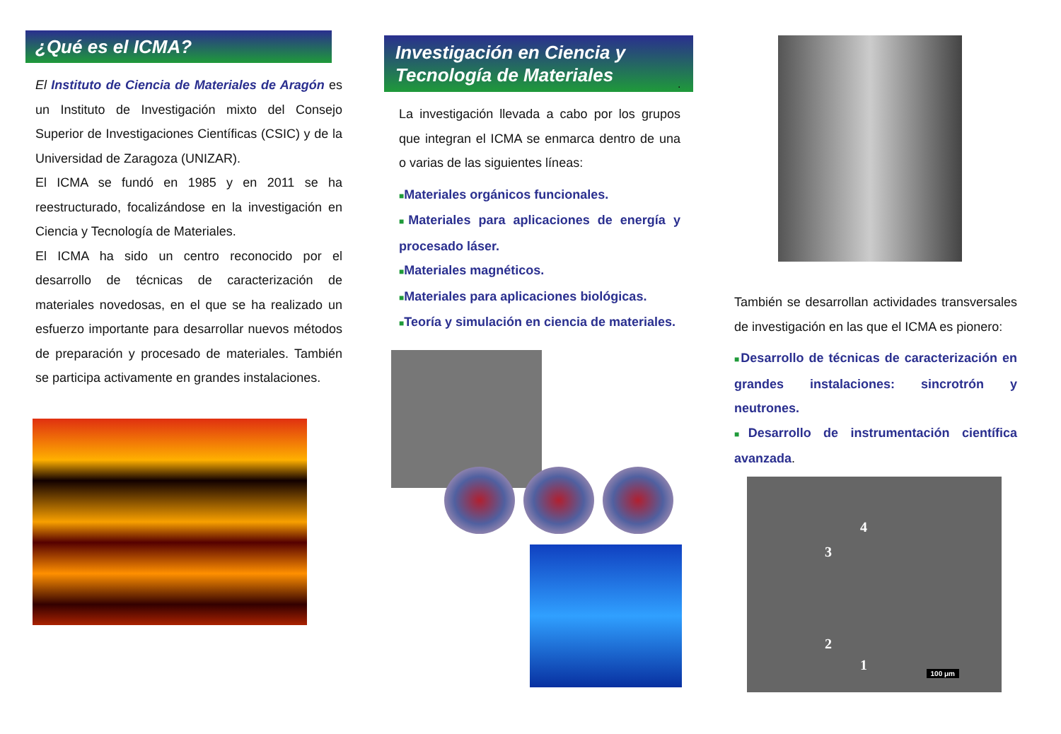¿Qué es el ICMA?
El Instituto de Ciencia de Materiales de Aragón es un Instituto de Investigación mixto del Consejo Superior de Investigaciones Científicas (CSIC) y de la Universidad de Zaragoza (UNIZAR).
El ICMA se fundó en 1985 y en 2011 se ha reestructurado, focalizándose en la investigación en Ciencia y Tecnología de Materiales.
El ICMA ha sido un centro reconocido por el desarrollo de técnicas de caracterización de materiales novedosas, en el que se ha realizado un esfuerzo importante para desarrollar nuevos métodos de preparación y procesado de materiales. También se participa activamente en grandes instalaciones.
Investigación en Ciencia y
Tecnología de Materiales
La investigación llevada a cabo por los grupos que integran el ICMA se enmarca dentro de una o varias de las siguientes líneas:
■Materiales orgánicos funcionales.
■Materiales para aplicaciones de energía y procesado láser.
■Materiales magnéticos.
■Materiales para aplicaciones biológicas.
■Teoría y simulación en ciencia de materiales.
.
También se desarrollan actividades transversales de investigación en las que el ICMA es pionero:
■Desarrollo de técnicas de caracterización en grandes instalaciones: sincrotrón y neutrones.
■Desarrollo de instrumentación científica avanzada.
4
3
2
1
100 μm